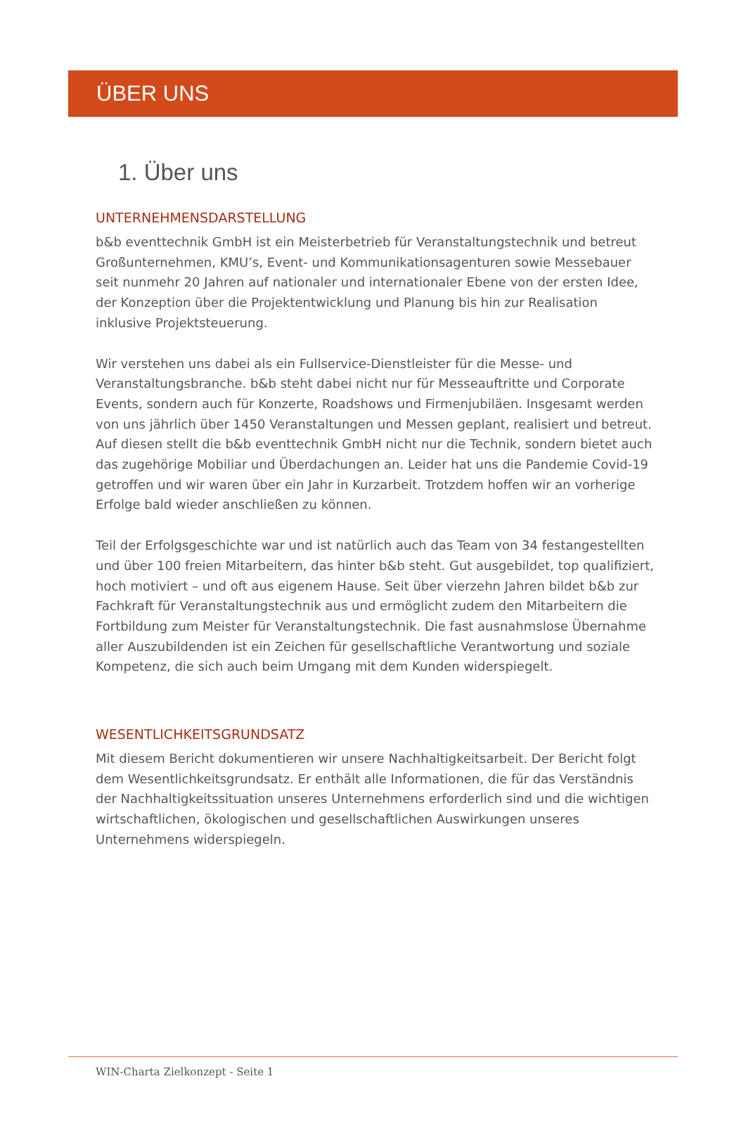ÜBER UNS
1. Über uns
UNTERNEHMENSDARSTELLUNG
b&b eventtechnik GmbH ist ein Meisterbetrieb für Veranstaltungstechnik und betreut Großunternehmen, KMU’s, Event- und Kommunikationsagenturen sowie Messebauer seit nunmehr 20 Jahren auf nationaler und internationaler Ebene von der ersten Idee, der Konzeption über die Projektentwicklung und Planung bis hin zur Realisation inklusive Projektsteuerung.
Wir verstehen uns dabei als ein Fullservice-Dienstleister für die Messe- und Veranstaltungsbranche. b&b steht dabei nicht nur für Messeauftritte und Corporate Events, sondern auch für Konzerte, Roadshows und Firmenjubiläen. Insgesamt werden von uns jährlich über 1450 Veranstaltungen und Messen geplant, realisiert und betreut. Auf diesen stellt die b&b eventtechnik GmbH nicht nur die Technik, sondern bietet auch das zugehörige Mobiliar und Überdachungen an. Leider hat uns die Pandemie Covid-19 getroffen und wir waren über ein Jahr in Kurzarbeit. Trotzdem hoffen wir an vorherige Erfolge bald wieder anschließen zu können.
Teil der Erfolgsgeschichte war und ist natürlich auch das Team von 34 festangestellten und über 100 freien Mitarbeitern, das hinter b&b steht. Gut ausgebildet, top qualifiziert, hoch motiviert – und oft aus eigenem Hause. Seit über vierzehn Jahren bildet b&b zur Fachkraft für Veranstaltungstechnik aus und ermöglicht zudem den Mitarbeitern die Fortbildung zum Meister für Veranstaltungstechnik. Die fast ausnahmslose Übernahme aller Auszubildenden ist ein Zeichen für gesellschaftliche Verantwortung und soziale Kompetenz, die sich auch beim Umgang mit dem Kunden widerspiegelt.
WESENTLICHKEITSGRUNDSATZ
Mit diesem Bericht dokumentieren wir unsere Nachhaltigkeitsarbeit. Der Bericht folgt dem Wesentlichkeitsgrundsatz. Er enthält alle Informationen, die für das Verständnis der Nachhaltigkeitssituation unseres Unternehmens erforderlich sind und die wichtigen wirtschaftlichen, ökologischen und gesellschaftlichen Auswirkungen unseres Unternehmens widerspiegeln.
WIN-Charta Zielkonzept - Seite 1